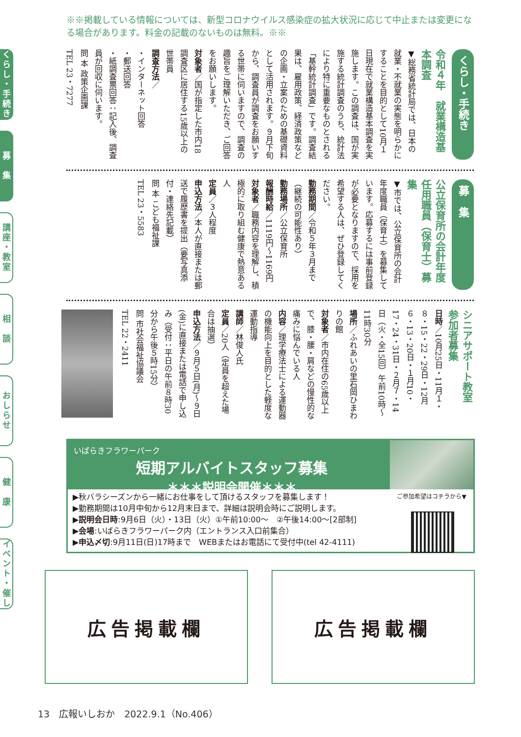※※掲載している情報については、新型コロナウイルス感染症の拡大状況に応じて中止または変更になる場合があります。料金の記載のないものは無料。※※
くらし・手続き
募　集
講座・教室
相　談
おしらせ
健　康
イベント・催し
くらし・手続き
令和４年　就業構造基本調査
▼総務省統計局では、日本の就業・不就業の実態を明らかにすることを目的として10月１日現在で就業構造基本調査を実施します。この調査は、国が実施する統計調査のうち、統計法により特に重要なものとされる「基幹統計調査」です。調査結果は、雇用政策、経済政策などの企画・立案のための基礎資料として活用されます。９月下旬から、調査員が調査をお願いする世帯に伺いますので、調査の趣旨をご理解いただき、ご回答をお願いします。
対象者／国が指定した市内18調査区に居住する15歳以上の世帯員
調査方法／
・インターネット回答
・郵送回答
・紙調査票回答：記入後、調査員が回収に伺います。
問 本 政策企画課
TEL 23・7277
募　集
公立保育所の会計年度任用職員（保育士）募集
▼市では、公立保育所の会計年度職員（保育士）を募集しています。応募するには事前登録が必要となりますので、採用を希望する人は、ぜひ登録してください。
勤務期間／令和５年３月まで（継続の可能性あり）
勤務場所／公立保育所
報酬時給／1119円～1169円
対象者／職務内容を理解し、積極的に取り組む健康で熱意ある人
定員／３人程度
申込方法／本人が直接または郵送で履歴書を提出（要写真添付・連絡先記載）
問 本 こども福祉課
TEL 23・5583
シニアサポート教室　参加者募集
日時／10月25日・11月１・８・15・22・29日・12月６・13・20日・１月10・17・24・31日・２月７・14日（火・全15回）午前10時～11時30分
場所／ふれあいの里石岡ひまわりの館
対象者／市内在住の65歳以上で、膝・腰・肩などの慢性的な痛みに悩んでいる人
内容／理学療法士による運動器の機能向上を目的とした軽度な運動指導
講師／林俊人氏
定員／20人（定員を超えた場合は抽選）
申込方法／９月５日(月)～９日(金)に直接または電話で申し込み（受付：平日の午前８時30分から午後５時15分）
問 市社会福祉協議会
TEL 22・2411
いばらきフラワーパーク
短期アルバイトスタッフ募集
＊＊＊説明会開催＊＊＊
▶秋バラシーズンから一緒にお仕事をして頂けるスタッフを募集します！
▶勤務期間は10月中旬から12月末日まで、詳細は説明会時にご説明します。
▶説明会日時:9月6日（火）・13日（火）①午前10:00～　②午後14:00～[2部制]
▶会場:いばらきフラワーパーク内（エントランス入口前集合）
▶申込〆切:9月11日(日)17時まで　WEBまたはお電話にて受付中(tel 42-4111)
ご参加希望はコチラから▼
広告掲載欄 広告掲載欄
13　広報いしおか　2022.9.1（No.406）